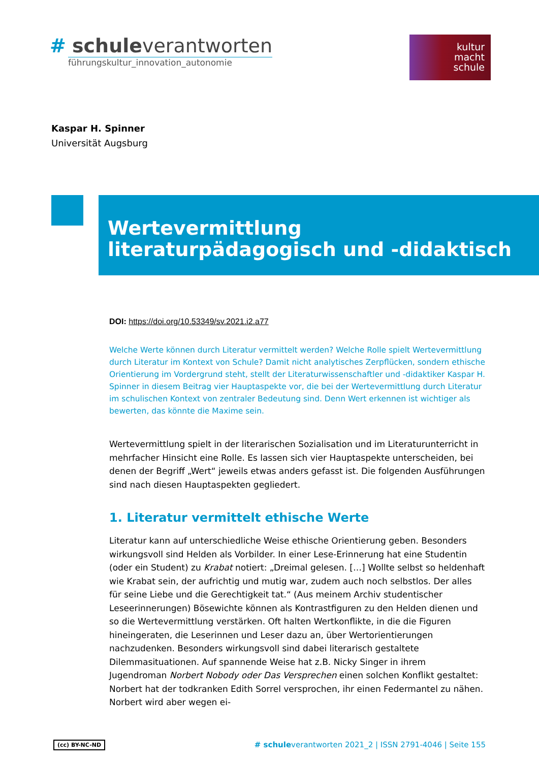# schuleverantworten
führungskultur_innovation_autonomie
kultur
macht
schule
Kaspar H. Spinner
Universität Augsburg
Wertevermittlung literaturpädagogisch und -didaktisch
DOI: https://doi.org/10.53349/sv.2021.i2.a77
Welche Werte können durch Literatur vermittelt werden? Welche Rolle spielt Wertevermittlung durch Literatur im Kontext von Schule? Damit nicht analytisches Zerpflücken, sondern ethische Orientierung im Vordergrund steht, stellt der Literaturwissenschaftler und -didaktiker Kaspar H. Spinner in diesem Beitrag vier Hauptaspekte vor, die bei der Wertevermittlung durch Literatur im schulischen Kontext von zentraler Bedeutung sind. Denn Wert erkennen ist wichtiger als bewerten, das könnte die Maxime sein.
Wertevermittlung spielt in der literarischen Sozialisation und im Literaturunterricht in mehrfacher Hinsicht eine Rolle. Es lassen sich vier Hauptaspekte unterscheiden, bei denen der Begriff „Wert“ jeweils etwas anders gefasst ist. Die folgenden Ausführungen sind nach diesen Hauptaspekten gegliedert.
1. Literatur vermittelt ethische Werte
Literatur kann auf unterschiedliche Weise ethische Orientierung geben. Besonders wirkungsvoll sind Helden als Vorbilder. In einer Lese-Erinnerung hat eine Studentin (oder ein Student) zu Krabat notiert: „Dreimal gelesen. […] Wollte selbst so heldenhaft wie Krabat sein, der aufrichtig und mutig war, zudem auch noch selbstlos. Der alles für seine Liebe und die Gerechtigkeit tat.“ (Aus meinem Archiv studentischer Leseerinnerungen) Bösewichte können als Kontrastfiguren zu den Helden dienen und so die Wertevermittlung verstärken. Oft halten Wertkonflikte, in die die Figuren hineingeraten, die Leserinnen und Leser dazu an, über Wertorientierungen nachzudenken. Besonders wirkungsvoll sind dabei literarisch gestaltete Dilemmasituationen. Auf spannende Weise hat z.B. Nicky Singer in ihrem Jugendroman Norbert Nobody oder Das Versprechen einen solchen Konflikt gestaltet: Norbert hat der todkranken Edith Sorrel versprochen, ihr einen Federmantel zu nähen. Norbert wird aber wegen ei-
(cc) BY-NC-ND # schuleverantworten 2021_2 | ISSN 2791-4046 | Seite 155